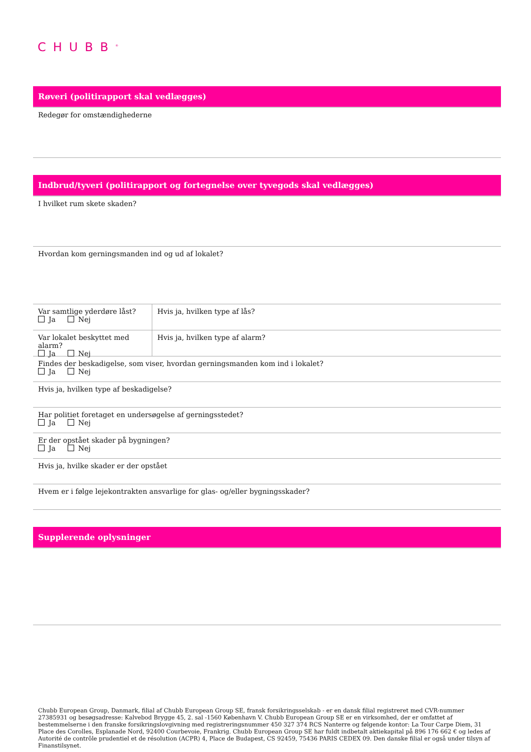CHUBB<sup>®</sup>
Røveri (politirapport skal vedlægges)
Redegør for omstændighederne
Indbrud/tyveri (politirapport og fortegnelse over tyvegods skal vedlægges)
I hvilket rum skete skaden?
Hvordan kom gerningsmanden ind og ud af lokalet?
Var samtlige yderdøre låst?
Ja Nej
Hvis ja, hvilken type af lås?
Var lokalet beskyttet med alarm?
Ja Nej
Hvis ja, hvilken type af alarm?
Findes der beskadigelse, som viser, hvordan gerningsmanden kom ind i lokalet?
Ja Nej
Hvis ja, hvilken type af beskadigelse?
Har politiet foretaget en undersøgelse af gerningsstedet?
Ja Nej
Er der opstået skader på bygningen?
Ja Nej
Hvis ja, hvilke skader er der opstået
Hvem er i følge lejekontrakten ansvarlige for glas- og/eller bygningsskader?
Supplerende oplysninger
Chubb European Group, Danmark, filial af Chubb European Group SE, fransk forsikringsselskab - er en dansk filial registreret med CVR-nummer 27385931 og besøgsadresse: Kalvebod Brygge 45, 2. sal -1560 København V. Chubb European Group SE er en virksomhed, der er omfattet af bestemmelserne i den franske forsikringslovgivning med registreringsnummer 450 327 374 RCS Nanterre og følgende kontor: La Tour Carpe Diem, 31 Place des Corolles, Esplanade Nord, 92400 Courbevoie, Frankrig. Chubb European Group SE har fuldt indbetalt aktiekapital på 896 176 662 € og ledes af Autorité de contrôle prudentiel et de résolution (ACPR) 4, Place de Budapest, CS 92459, 75436 PARIS CEDEX 09. Den danske filial er også under tilsyn af Finanstilsynet.